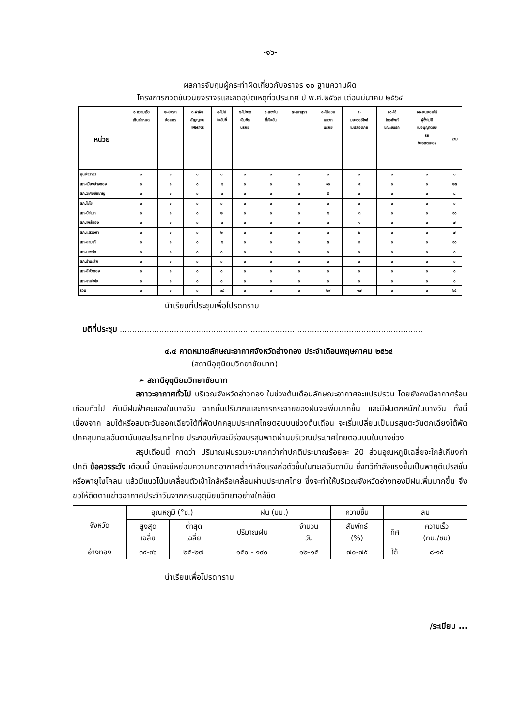-๑๖-
ผลการจับกุมผู้กระทำผิดเกี่ยวกับจราจร ๑๐ ฐานความผิด
โครงการกวดขันวินัยจราจรและลดอุบัติเหตุทั่วประเทศ ปี พ.ศ.๒๕๖๓ เดือนมีนาคม ๒๕๖๔
| หน่วย | ๑.ความเร็ว เกินกำหนด | ๒.ขับรถ ย้อนศร | ๓.ฝ่าฝืน สัญญาณ ไฟจราจร | ๔.ไม่มี ใบขับขี่ | ๕.ไม่ขาด เข็มขัด นิรภัย | ๖.แซงใน ที่คับขัน | ๗.เมาสุรา | ๘.ไม่สวม หมวก นิรภัย | ๙. มอเตอร์ไซค์ ไม่ปลอดภัย | ๑๐.ใช้ โทรศัพท์ ขณะขับรถ | ๑๑.ยินยอมให้ ผู้ซึ่งไม่มี ใบอนุญาตขับ รถ ขับรถตนเอง | รวม |
| --- | --- | --- | --- | --- | --- | --- | --- | --- | --- | --- | --- | --- |
| ศูนย์จราจร | ๐ | ๐ | ๐ | ๐ | ๐ | ๐ | ๐ | ๐ | ๐ | ๐ | ๐ | ๐ |
| สภ.เมืองอ่างทอง | ๐ | ๐ | ๐ | ๔ | ๐ | ๐ | ๐ | ๑๐ | ๙ | ๐ | ๐ | ๒๓ |
| สภ.วิเศษชัยชาญ | ๐ | ๐ | ๐ | ๓ | ๐ | ๐ | ๐ | ๕ | ๐ | ๐ | ๐ | ๘ |
| สภ.ไชโย | ๐ | ๐ | ๐ | ๐ | ๐ | ๐ | ๐ | ๐ | ๐ | ๐ | ๐ | ๐ |
| สภ.ป่าโมก | ๐ | ๐ | ๐ | ๒ | ๐ | ๐ | ๐ | ๕ | ๓ | ๐ | ๐ | ๑๐ |
| สภ.โพธิ์ทอง | ๐ | ๐ | ๐ | ๓ | ๐ | ๐ | ๐ | ๓ | ๑ | ๐ | ๐ | ๗ |
| สภ.แสวงหา | ๐ | ๐ | ๐ | ๒ | ๐ | ๐ | ๐ | ๓ | ๒ | ๐ | ๐ | ๗ |
| สภ.สามโก้ | ๐ | ๐ | ๐ | ๕ | ๐ | ๐ | ๐ | ๓ | ๒ | ๐ | ๐ | ๑๐ |
| สภ.บางจัก | ๐ | ๐ | ๐ | ๐ | ๐ | ๐ | ๐ | ๐ | ๐ | ๐ | ๐ | ๐ |
| สภ.รำมะสัก | ๐ | ๐ | ๐ | ๐ | ๐ | ๐ | ๐ | ๐ | ๐ | ๐ | ๐ | ๐ |
| สภ.สีบัวทอง | ๐ | ๐ | ๐ | ๐ | ๐ | ๐ | ๐ | ๐ | ๐ | ๐ | ๐ | ๐ |
| สภ.เกษไชโย | ๐ | ๐ | ๐ | ๐ | ๐ | ๐ | ๐ | ๐ | ๐ | ๐ | ๐ | ๐ |
| รวม | ๐ | ๐ | ๐ | ๑๙ | ๐ | ๐ | ๐ | ๒๙ | ๑๗ | ๐ | ๐ | ๖๕ |
นำเรียนที่ประชุมเพื่อโปรดทราบ
มติที่ประชุม ...........................................................................................................................
๔.๔ คาดหมายลักษณะอากาศจังหวัดอ่างทอง ประจำเดือนพฤษภาคม ๒๕๖๔
(สถานีอุตุนิยมวิทยาชัยนาท)
➢ สถานีอุตุนิยมวิทยาชัยนาท
สภาวะอากาศทั่วไป บริเวณจังหวัดอ่าวทอง ในช่วงต้นเดือนลักษณะอากาศจะแปรปรวน โดยยังคงมีอากาศร้อนเกือบทั่วไป กับมีฝนฟ้าคะนองในบางวัน จากนั้นปริมาณและการกระจายของฝนจะเพิ่มมากขึ้น และมีฝนตกหนักในบางวัน ทั้งนี้เนื่องจาก ลมใต้หรือลมตะวันออกเฉียงใต้ที่พัดปกคลุมประเทศไทยตอนบนช่วงต้นเดือน จะเริ่มเปลี่ยนเป็นมรสุมตะวันตกเฉียงใต้พัดปกคลุมทะเลอันดามันและประเทศไทย ประกอบกับจะมีร่องมรสุมพาดผ่านบริเวณประเทศไทยตอนบนในบางช่วง
สรุปเดือนนี้ คาดว่า ปริมาณฝนรวมจะมากกว่าค่าปกติประมาณร้อยละ 20 ส่วนอุณหภูมิเฉลี่ยจะใกล้เคียงค่าปกติ ข้อควรระวัง เดือนนี้ มักจะมีหย่อมความกดอากาศต่ำกำลังแรงก่อตัวขึ้นในทะเลอันดามัน ซึ่งทวีกำลังแรงขึ้นเป็นพายุดีเปรสชั่นหรือพายุไซโคลน แล้วมีแนวโน้มเคลื่อนตัวเข้าใกล้หรือเคลื่อนผ่านประเทศไทย ซึ่งจะทำให้บริเวณจังหวัดอ่างทองมีฝนเพิ่มมากขึ้น จึงขอให้ติดตามข่าวอากาศประจำวันจากกรมอุตุนิยมวิทยาอย่างใกล้ชิด
| จังหวัด | อุณหภูมิ (°ซ.) | | ฝน (มม.) | | ความชื้น | ลม | |
| | สูงสุด เฉลี่ย | ต่ำสุด เฉลี่ย | ปริมาณฝน | จำนวน วัน | สัมพัทธ์ (%) | ทิศ | ความเร็ว (กม./ชม) |
| อ่างทอง | ๓๔-๓๖ | ๒๕-๒๗ | ๑๕๐ - ๑๙๐ | ๑๒-๑๕ | ๗๐-๗๕ | ใต้ | ๘-๑๕ |
นำเรียนเพื่อโปรดทราบ
/ระเบียบ ...